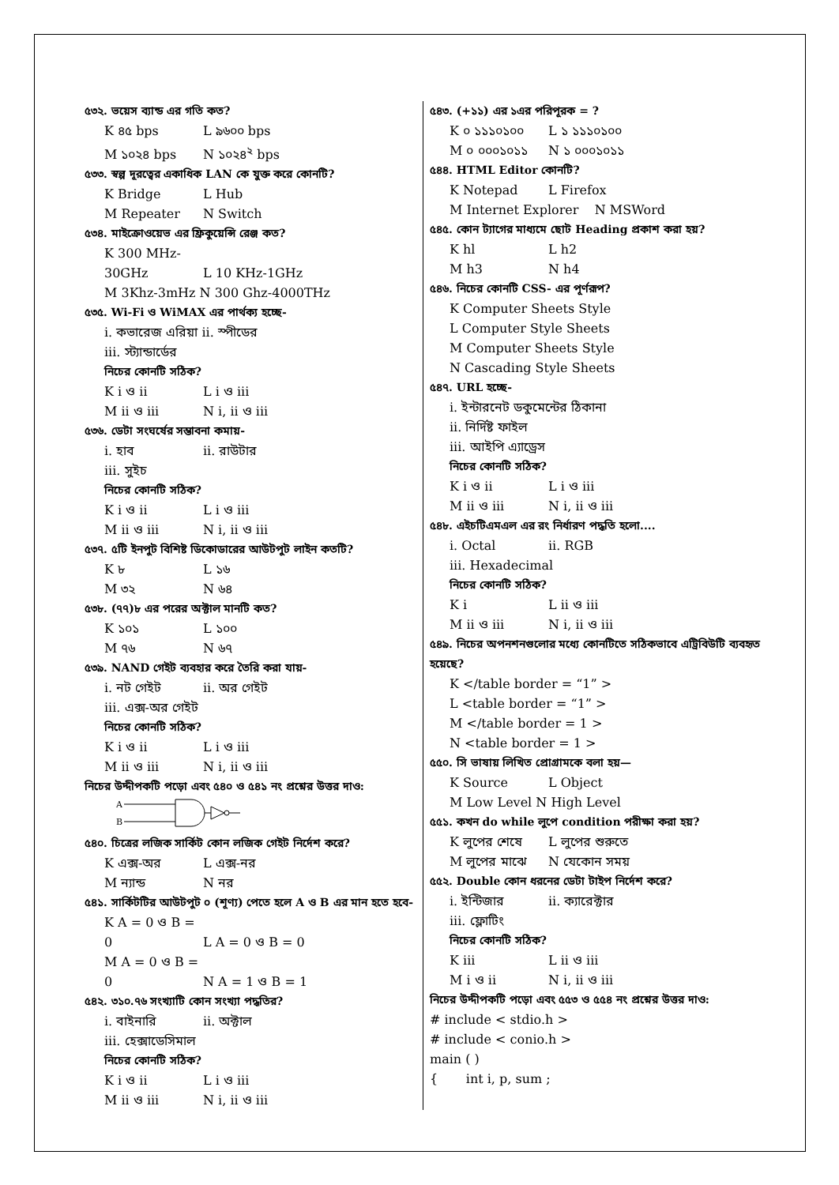৫৩২. ভয়েস ব্যান্ড এর গতি কত?
K ৪৫ bps L ৯৬০০ bps
M ১০২৪ bps N ১০২৪<sup>২</sup> bps
৫৩৩. স্বল্প দূরত্বের একাধিক LAN কে যুক্ত করে কোনটি?
K Bridge L Hub
M Repeater N Switch
৫৩৪. মাইক্রোওয়েভ এর ফ্রিকুয়েন্সি রেঞ্জ কত?
K 300 MHz-30GHz L 10 KHz-1GHz
M 3Khz-3mHz N 300 Ghz-4000THz
৫৩৫. Wi-Fi ও WiMAX এর পার্থক্য হচ্ছে-
i. কভারেজ এরিয়া ii. স্পীডের
iii. স্ট্যান্ডার্ডের
নিচের কোনটি সঠিক?
K i ও ii L i ও iii
M ii ও iii N i, ii ও iii
৫৩৬. ডেটা সংঘর্ষের সম্ভাবনা কমায়-
i. হাব ii. রাউটার
iii. সুইচ
নিচের কোনটি সঠিক?
K i ও ii L i ও iii
M ii ও iii N i, ii ও iii
৫৩৭. ৫টি ইনপুট বিশিষ্ট ডিকোডারের আউটপুট লাইন কতটি?
K ৮ L ১৬
M ৩২ N ৬৪
৫৩৮. (৭৭)৮ এর পরের অক্টাল মানটি কত?
K ১০১ L ১০০
M ৭৬ N ৬৭
৫৩৯. NAND গেইট ব্যবহার করে তৈরি করা যায়-
i. নট গেইট ii. অর গেইট
iii. এক্স-অর গেইট
নিচের কোনটি সঠিক?
K i ও ii L i ও iii
M ii ও iii N i, ii ও iii
নিচের উদ্দীপকটি পড়ো এবং ৫৪০ ও ৫৪১ নং প্রশ্নের উত্তর দাও:
A
B
৫৪০. চিত্রের লজিক সার্কিট কোন লজিক গেইট নির্দেশ করে?
K এক্স-অর L এক্স-নর
M ন্যান্ড N নর
৫৪১. সার্কিটটির আউটপুট ০ (শূণ্য) পেতে হলে A ও B এর মান হতে হবে-
K A = 0 ও B = 0 L A = 0 ও B = 0
M A = 0 ও B = 0 N A = 1 ও B = 1
৫৪২. ৩১০.৭৬ সংখ্যাটি কোন সংখ্যা পদ্ধতির?
i. বাইনারি ii. অক্টাল
iii. হেক্সাডেসিমাল
নিচের কোনটি সঠিক?
K i ও ii L i ও iii
M ii ও iii N i, ii ও iii
৫৪৩. (+১১) এর ১এর পরিপূরক = ?
K ০ ১১১০১০০ L ১ ১১১০১০০
M ০ ০০০১০১১ N ১ ০০০১০১১
৫৪৪. HTML Editor কোনটি?
K Notepad L Firefox
M Internet Explorer N MSWord
৫৪৫. কোন ট্যাগের মাধ্যমে ছোট Heading প্রকাশ করা হয়?
K hl L h2
M h3 N h4
৫৪৬. নিচের কোনটি CSS- এর পূর্ণরূপ?
K Computer Sheets Style
L Computer Style Sheets
M Computer Sheets Style
N Cascading Style Sheets
৫৪৭. URL হচ্ছে-
i. ইন্টারনেট ডকুমেন্টের ঠিকানা
ii. নির্দিষ্ট ফাইল
iii. আইপি এ্যাড্রেস
নিচের কোনটি সঠিক?
K i ও ii L i ও iii
M ii ও iii N i, ii ও iii
৫৪৮. এইচটিএমএল এর রং নির্ধারণ পদ্ধতি হলো....
i. Octal ii. RGB
iii. Hexadecimal
নিচের কোনটি সঠিক?
K i L ii ও iii
M ii ও iii N i, ii ও iii
৫৪৯. নিচের অপনশনগুলোর মধ্যে কোনটিতে সঠিকভাবে এট্রিবিউটি ব্যবহৃত হয়েছে?
K </table border = “1” >
L <table border = “1” >
M </table border = 1 >
N <table border = 1 >
৫৫০. সি ভাষায় লিখিত প্রোগ্রামকে বলা হয়—
K Source L Object
M Low Level N High Level
৫৫১. কখন do while লুপে condition পরীক্ষা করা হয়?
K লুপের শেষে L লুপের শুরুতে
M লুপের মাঝে N যেকোন সময়
৫৫২. Double কোন ধরনের ডেটা টাইপ নির্দেশ করে?
i. ইন্টিজার ii. ক্যারেক্টার
iii. ফ্লোটিং
নিচের কোনটি সঠিক?
K iii L ii ও iii
M i ও ii N i, ii ও iii
নিচের উদ্দীপকটি পড়ো এবং ৫৫৩ ও ৫৫৪ নং প্রশ্নের উত্তর দাও:
# include < stdio.h >
# include < conio.h >
main ( )
{ int i, p, sum ;